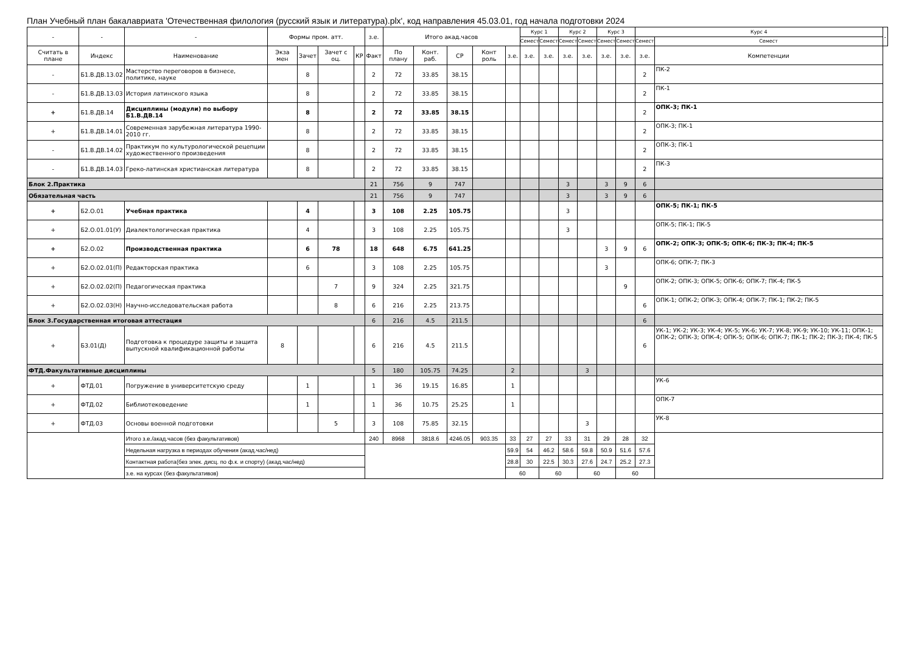План Учебный план бакалавриата 'Отечественная филология (русский язык и литература).plx', код направления 45.03.01, год начала подготовки 2024
| - | - | - | Формы пром. атт. | | | | з.е. | Итого акад.часов | | | | | Курс 1 | | Курс 2 | | Курс 3 | | Курс 4 | | - |
| --- | --- | --- | --- | --- | --- | --- | --- | --- | --- | --- | --- | --- | --- | --- | --- | --- | --- | --- | --- | --- | --- |
| | | | | | | | | | | | | | Семест | Семест | Семест | Семест | Семест | Семест | Семест | Семест | |
| Считать в плане | Индекс | Наименование | Экза мен | Зачет | Зачет с оц. | КР | Факт | По плану | Конт. раб. | СР | Конт роль | з.е. | з.е. | з.е. | з.е. | з.е. | з.е. | з.е. | з.е. | Компетенции | |
| - | Б1.В.ДВ.13.02 | Мастерство переговоров в бизнесе, политике, науке | | 8 | | | 2 | 72 | 33.85 | 38.15 | | | | | | | | | 2 | ПК-2 | |
| - | Б1.В.ДВ.13.03 | История латинского языка | | 8 | | | 2 | 72 | 33.85 | 38.15 | | | | | | | | | 2 | ПК-1 | |
| + | Б1.В.ДВ.14 | Дисциплины (модули) по выбору Б1.В.ДВ.14 | | 8 | | | 2 | 72 | 33.85 | 38.15 | | | | | | | | | 2 | ОПК-3; ПК-1 | |
| + | Б1.В.ДВ.14.01 | Современная зарубежная литература 1990-2010 гг. | | 8 | | | 2 | 72 | 33.85 | 38.15 | | | | | | | | | 2 | ОПК-3; ПК-1 | |
| - | Б1.В.ДВ.14.02 | Практикум по культурологической рецепции художественного произведения | | 8 | | | 2 | 72 | 33.85 | 38.15 | | | | | | | | | 2 | ОПК-3; ПК-1 | |
| - | Б1.В.ДВ.14.03 | Греко-латинская христианская литература | | 8 | | | 2 | 72 | 33.85 | 38.15 | | | | | | | | | 2 | ПК-3 | |
| Блок 2.Практика | | | | | | | 21 | 756 | 9 | 747 | | | | | 3 | | 3 | 9 | 6 | | |
| Обязательная часть | | | | | | | 21 | 756 | 9 | 747 | | | | | 3 | | 3 | 9 | 6 | | |
| + | Б2.О.01 | Учебная практика | | 4 | | | 3 | 108 | 2.25 | 105.75 | | | | | 3 | | | | | ОПК-5; ПК-1; ПК-5 | |
| + | Б2.О.01.01(У) | Диалектологическая практика | | 4 | | | 3 | 108 | 2.25 | 105.75 | | | | | 3 | | | | | ОПК-5; ПК-1; ПК-5 | |
| + | Б2.О.02 | Производственная практика | | 6 | 78 | | 18 | 648 | 6.75 | 641.25 | | | | | | | 3 | 9 | 6 | ОПК-2; ОПК-3; ОПК-5; ОПК-6; ПК-3; ПК-4; ПК-5 | |
| + | Б2.О.02.01(П) | Редакторская практика | | 6 | | | 3 | 108 | 2.25 | 105.75 | | | | | | | 3 | | | ОПК-6; ОПК-7; ПК-3 | |
| + | Б2.О.02.02(П) | Педагогическая практика | | | 7 | | 9 | 324 | 2.25 | 321.75 | | | | | | | | 9 | | ОПК-2; ОПК-3; ОПК-5; ОПК-6; ОПК-7; ПК-4; ПК-5 | |
| + | Б2.О.02.03(Н) | Научно-исследовательская работа | | | 8 | | 6 | 216 | 2.25 | 213.75 | | | | | | | | | 6 | ОПК-1; ОПК-2; ОПК-3; ОПК-4; ОПК-7; ПК-1; ПК-2; ПК-5 | |
| Блок 3.Государственная итоговая аттестация | | | | | | | 6 | 216 | 4.5 | 211.5 | | | | | | | | | 6 | | |
| + | Б3.01(Д) | Подготовка к процедуре защиты и защита выпускной квалификационной работы | 8 | | | | 6 | 216 | 4.5 | 211.5 | | | | | | | | | 6 | УК-1; УК-2; УК-3; УК-4; УК-5; УК-6; УК-7; УК-8; УК-9; УК-10; УК-11; ОПК-1; ОПК-2; ОПК-3; ОПК-4; ОПК-5; ОПК-6; ОПК-7; ПК-1; ПК-2; ПК-3; ПК-4; ПК-5 | |
| ФТД.Факультативные дисциплины | | | | | | | 5 | 180 | 105.75 | 74.25 | | 2 | | | | 3 | | | | | |
| + | ФТД.01 | Погружение в университетскую среду | | 1 | | | 1 | 36 | 19.15 | 16.85 | | 1 | | | | | | | | УК-6 | |
| + | ФТД.02 | Библиотековедение | | 1 | | | 1 | 36 | 10.75 | 25.25 | | 1 | | | | | | | | ОПК-7 | |
| + | ФТД.03 | Основы военной подготовки | | | 5 | | 3 | 108 | 75.85 | 32.15 | | | | | | 3 | | | | УК-8 | |
| | | Итого з.е./акад.часов (без факультативов) | | | | | 240 | 8968 | 3818.6 | 4246.05 | 903.35 | 33 | 27 | 27 | 33 | 31 | 29 | 28 | 32 | | |
| | | Недельная нагрузка в периодах обучения (акад.час/нед) | | | | | | | | | | 59.9 | 54 | 46.2 | 58.6 | 59.8 | 50.9 | 51.6 | 57.6 | | |
| | | Контактная работа(без элек. дисц. по ф.к. и спорту) (акад.час/нед) | | | | | | | | | | 28.8 | 30 | 22.5 | 30.3 | 27.6 | 24.7 | 25.2 | 27.3 | | |
| | | з.е. на курсах (без факультативов) | | | | | | | | | | 60 | | 60 | | 60 | | 60 | | | |